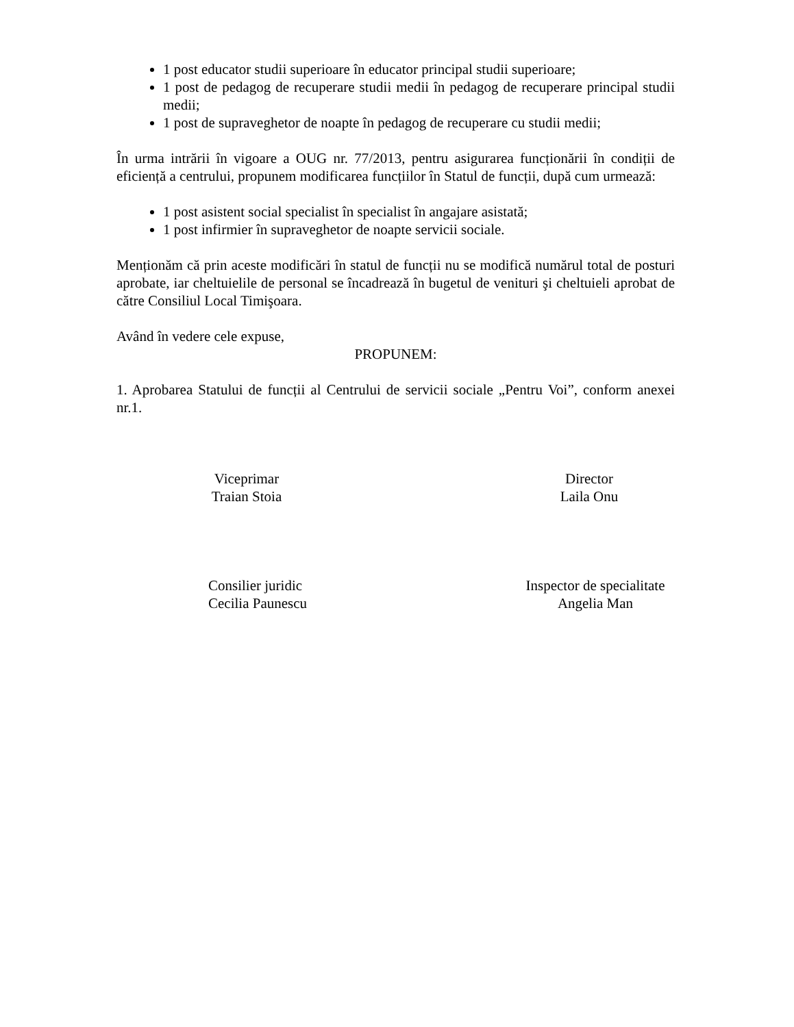1 post educator studii superioare în educator principal studii superioare;
1 post de pedagog de recuperare studii medii în pedagog de recuperare principal studii medii;
1 post de supraveghetor de noapte în pedagog de recuperare cu studii medii;
În urma intrării în vigoare a OUG nr. 77/2013, pentru asigurarea funcționării în condiții de eficiență a centrului, propunem modificarea funcțiilor în Statul de funcții, după cum urmează:
1 post asistent social specialist în specialist în angajare asistată;
1 post infirmier în supraveghetor de noapte servicii sociale.
Menționăm că prin aceste modificări în statul de funcții nu se modifică numărul total de posturi aprobate, iar cheltuielile de personal se încadrează în bugetul de venituri şi cheltuieli aprobat de către Consiliul Local Timişoara.
Având în vedere cele expuse,
PROPUNEM:
1. Aprobarea Statului de funcții al Centrului de servicii sociale „Pentru Voi”, conform anexei nr.1.
Viceprimar
Traian Stoia
Director
Laila Onu
Consilier juridic
Cecilia Paunescu
Inspector de specialitate
Angelia Man